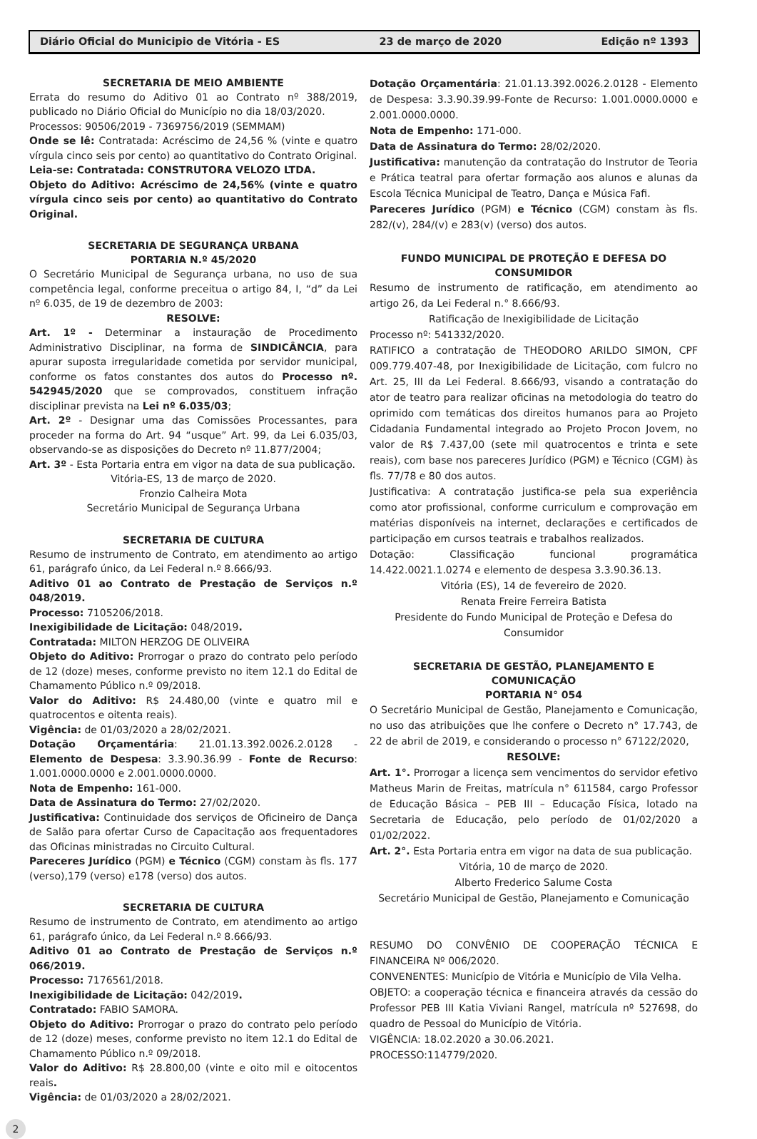Diário Oficial do Municipio de Vitória - ES 23 de março de 2020 Edição nº 1393
SECRETARIA DE MEIO AMBIENTE
Errata do resumo do Aditivo 01 ao Contrato nº 388/2019, publicado no Diário Oficial do Município no dia 18/03/2020.
Processos: 90506/2019 - 7369756/2019 (SEMMAM)
Onde se lê: Contratada: Acréscimo de 24,56 % (vinte e quatro vírgula cinco seis por cento) ao quantitativo do Contrato Original.
Leia-se: Contratada: CONSTRUTORA VELOZO LTDA.
Objeto do Aditivo: Acréscimo de 24,56% (vinte e quatro vírgula cinco seis por cento) ao quantitativo do Contrato Original.
SECRETARIA DE SEGURANÇA URBANA
PORTARIA N.º 45/2020
O Secretário Municipal de Segurança urbana, no uso de sua competência legal, conforme preceitua o artigo 84, I, “d” da Lei nº 6.035, de 19 de dezembro de 2003:
RESOLVE:
Art. 1º - Determinar a instauração de Procedimento Administrativo Disciplinar, na forma de SINDICÂNCIA, para apurar suposta irregularidade cometida por servidor municipal, conforme os fatos constantes dos autos do Processo nº. 542945/2020 que se comprovados, constituem infração disciplinar prevista na Lei nº 6.035/03;
Art. 2º - Designar uma das Comissões Processantes, para proceder na forma do Art. 94 “usque” Art. 99, da Lei 6.035/03, observando-se as disposições do Decreto nº 11.877/2004;
Art. 3º - Esta Portaria entra em vigor na data de sua publicação.
Vitória-ES, 13 de março de 2020.
Fronzio Calheira Mota
Secretário Municipal de Segurança Urbana
SECRETARIA DE CULTURA
Resumo de instrumento de Contrato, em atendimento ao artigo 61, parágrafo único, da Lei Federal n.º 8.666/93.
Aditivo 01 ao Contrato de Prestação de Serviços n.º 048/2019.
Processo: 7105206/2018.
Inexigibilidade de Licitação: 048/2019.
Contratada: MILTON HERZOG DE OLIVEIRA
Objeto do Aditivo: Prorrogar o prazo do contrato pelo período de 12 (doze) meses, conforme previsto no item 12.1 do Edital de Chamamento Público n.º 09/2018.
Valor do Aditivo: R$ 24.480,00 (vinte e quatro mil e quatrocentos e oitenta reais).
Vigência: de 01/03/2020 a 28/02/2021.
Dotação Orçamentária: 21.01.13.392.0026.2.0128 - Elemento de Despesa: 3.3.90.36.99 - Fonte de Recurso: 1.001.0000.0000 e 2.001.0000.0000.
Nota de Empenho: 161-000.
Data de Assinatura do Termo: 27/02/2020.
Justificativa: Continuidade dos serviços de Oficineiro de Dança de Salão para ofertar Curso de Capacitação aos frequentadores das Oficinas ministradas no Circuito Cultural.
Pareceres Jurídico (PGM) e Técnico (CGM) constam às fls. 177 (verso),179 (verso) e178 (verso) dos autos.
SECRETARIA DE CULTURA
Resumo de instrumento de Contrato, em atendimento ao artigo 61, parágrafo único, da Lei Federal n.º 8.666/93.
Aditivo 01 ao Contrato de Prestação de Serviços n.º 066/2019.
Processo: 7176561/2018.
Inexigibilidade de Licitação: 042/2019.
Contratado: FABIO SAMORA.
Objeto do Aditivo: Prorrogar o prazo do contrato pelo período de 12 (doze) meses, conforme previsto no item 12.1 do Edital de Chamamento Público n.º 09/2018.
Valor do Aditivo: R$ 28.800,00 (vinte e oito mil e oitocentos reais.
Vigência: de 01/03/2020 a 28/02/2021.
Dotação Orçamentária: 21.01.13.392.0026.2.0128 - Elemento de Despesa: 3.3.90.39.99-Fonte de Recurso: 1.001.0000.0000 e 2.001.0000.0000.
Nota de Empenho: 171-000.
Data de Assinatura do Termo: 28/02/2020.
Justificativa: manutenção da contratação do Instrutor de Teoria e Prática teatral para ofertar formação aos alunos e alunas da Escola Técnica Municipal de Teatro, Dança e Música Fafi.
Pareceres Jurídico (PGM) e Técnico (CGM) constam às fls. 282/(v), 284/(v) e 283(v) (verso) dos autos.
FUNDO MUNICIPAL DE PROTEÇÃO E DEFESA DO CONSUMIDOR
Resumo de instrumento de ratificação, em atendimento ao artigo 26, da Lei Federal n.° 8.666/93.
Ratificação de Inexigibilidade de Licitação
Processo nº: 541332/2020.
RATIFICO a contratação de THEODORO ARILDO SIMON, CPF 009.779.407-48, por Inexigibilidade de Licitação, com fulcro no Art. 25, III da Lei Federal. 8.666/93, visando a contratação do ator de teatro para realizar oficinas na metodologia do teatro do oprimido com temáticas dos direitos humanos para ao Projeto Cidadania Fundamental integrado ao Projeto Procon Jovem, no valor de R$ 7.437,00 (sete mil quatrocentos e trinta e sete reais), com base nos pareceres Jurídico (PGM) e Técnico (CGM) às fls. 77/78 e 80 dos autos.
Justificativa: A contratação justifica-se pela sua experiência como ator profissional, conforme curriculum e comprovação em matérias disponíveis na internet, declarações e certificados de participação em cursos teatrais e trabalhos realizados.
Dotação: Classificação funcional programática 14.422.0021.1.0274 e elemento de despesa 3.3.90.36.13.
Vitória (ES), 14 de fevereiro de 2020.
Renata Freire Ferreira Batista
Presidente do Fundo Municipal de Proteção e Defesa do Consumidor
SECRETARIA DE GESTÃO, PLANEJAMENTO E COMUNICAÇÃO
PORTARIA N° 054
O Secretário Municipal de Gestão, Planejamento e Comunicação, no uso das atribuições que lhe confere o Decreto n° 17.743, de 22 de abril de 2019, e considerando o processo n° 67122/2020,
RESOLVE:
Art. 1°. Prorrogar a licença sem vencimentos do servidor efetivo Matheus Marin de Freitas, matrícula n° 611584, cargo Professor de Educação Básica – PEB III – Educação Física, lotado na Secretaria de Educação, pelo período de 01/02/2020 a 01/02/2022.
Art. 2°. Esta Portaria entra em vigor na data de sua publicação.
Vitória, 10 de março de 2020.
Alberto Frederico Salume Costa
Secretário Municipal de Gestão, Planejamento e Comunicação
RESUMO DO CONVÊNIO DE COOPERAÇÃO TÉCNICA E FINANCEIRA Nº 006/2020.
CONVENENTES: Município de Vitória e Município de Vila Velha.
OBJETO: a cooperação técnica e financeira através da cessão do Professor PEB III Katia Viviani Rangel, matrícula nº 527698, do quadro de Pessoal do Município de Vitória.
VIGÊNCIA: 18.02.2020 a 30.06.2021.
PROCESSO:114779/2020.
2